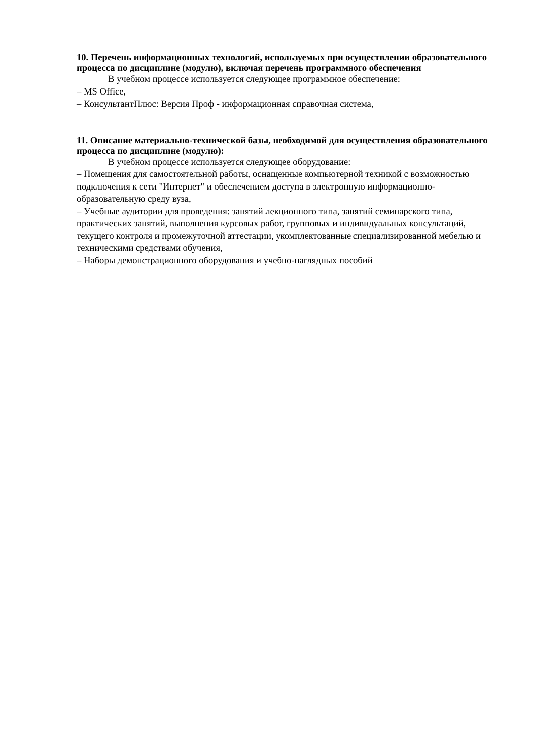10. Перечень информационных технологий, используемых при осуществлении образовательного процесса по дисциплине (модулю), включая перечень программного обеспечения
В учебном процессе используется следующее программное обеспечение:
– MS Office,
– КонсультантПлюс: Версия Проф - информационная справочная система,
11. Описание материально-технической базы, необходимой для осуществления образовательного процесса по дисциплине (модулю):
В учебном процессе используется следующее оборудование:
– Помещения для самостоятельной работы, оснащенные компьютерной техникой с возможностью подключения к сети "Интернет" и обеспечением доступа в электронную информационно-образовательную среду вуза,
– Учебные аудитории для проведения: занятий лекционного типа, занятий семинарского типа, практических занятий, выполнения курсовых работ, групповых и индивидуальных консультаций, текущего контроля и промежуточной аттестации, укомплектованные специализированной мебелью и техническими средствами обучения,
– Наборы демонстрационного оборудования и учебно-наглядных пособий